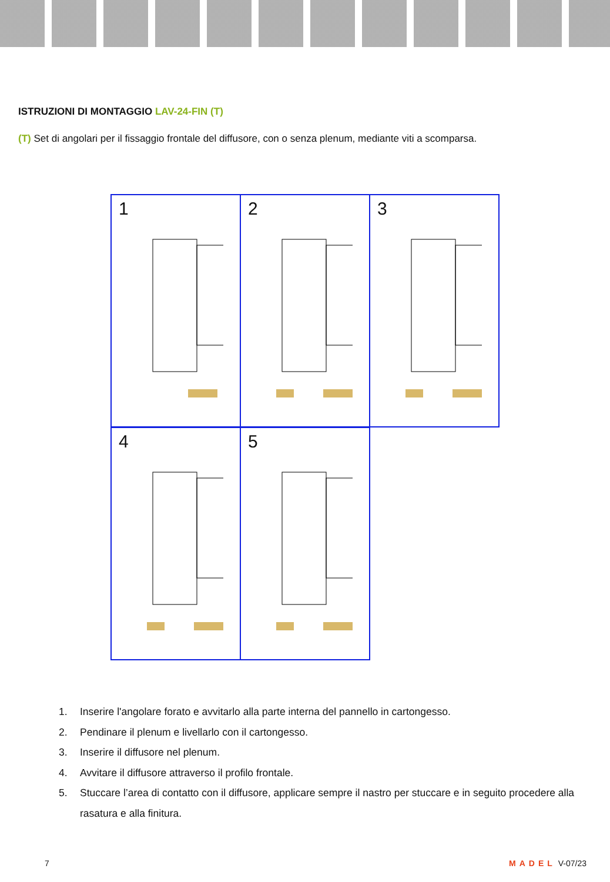ISTRUZIONI DI MONTAGGIO LAV-24-FIN (T)
(T) Set di angolari per il fissaggio frontale del diffusore, con o senza plenum, mediante viti a scomparsa.
1
2
3
4
5
1. Inserire l'angolare forato e avvitarlo alla parte interna del pannello in cartongesso.
2. Pendinare il plenum e livellarlo con il cartongesso.
3. Inserire il diffusore nel plenum.
4. Avvitare il diffusore attraverso il profilo frontale.
5. Stuccare l’area di contatto con il diffusore, applicare sempre il nastro per stuccare e in seguito procedere alla rasatura e alla finitura.
7 MADEL V-07/23